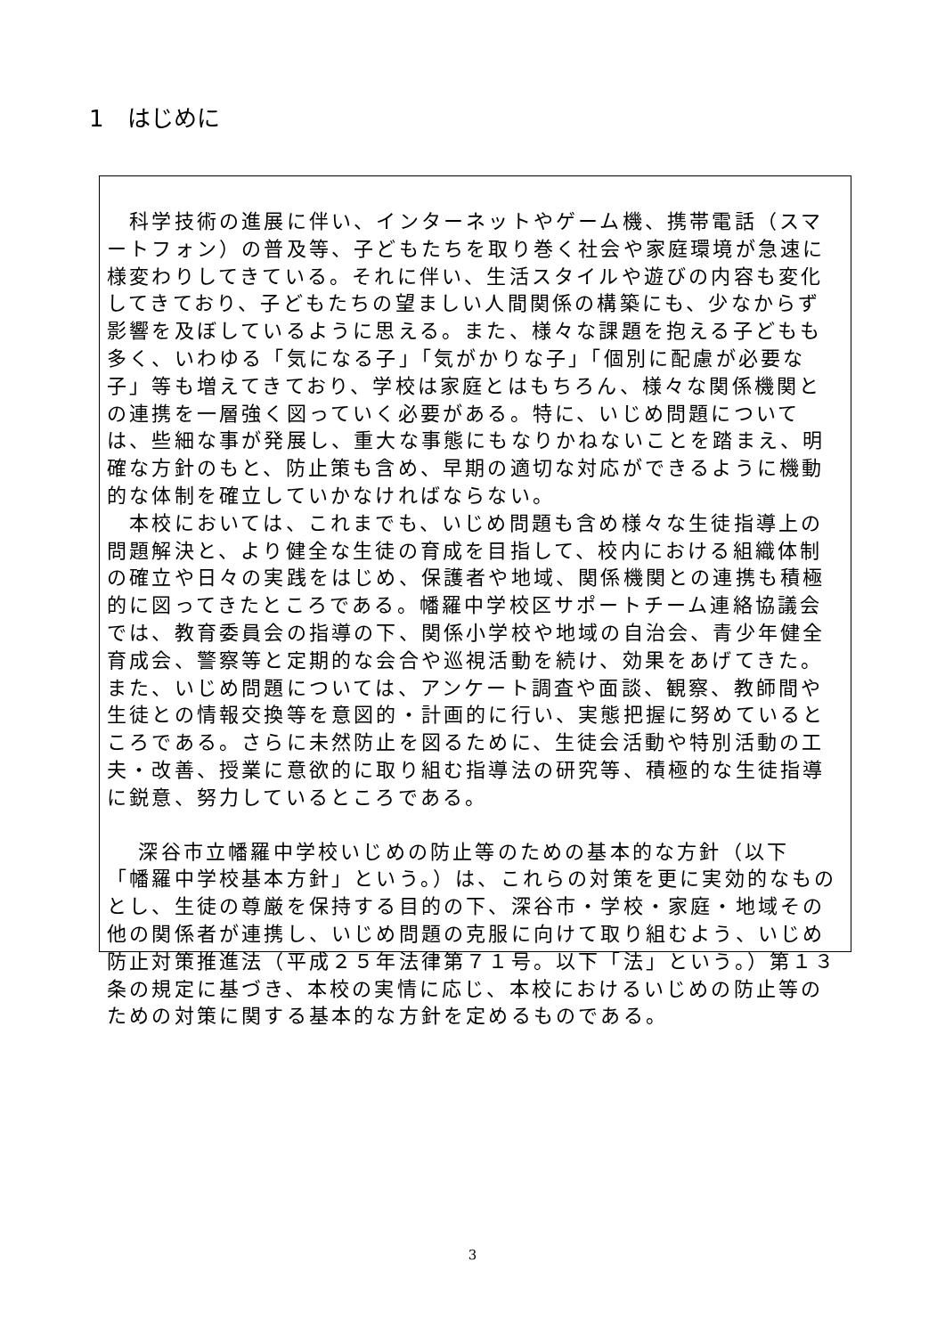1　はじめに
　科学技術の進展に伴い、インターネットやゲーム機、携帯電話（スマートフォン）の普及等、子どもたちを取り巻く社会や家庭環境が急速に様変わりしてきている。それに伴い、生活スタイルや遊びの内容も変化してきており、子どもたちの望ましい人間関係の構築にも、少なからず影響を及ぼしているように思える。また、様々な課題を抱える子どもも多く、いわゆる「気になる子」「気がかりな子」「個別に配慮が必要な子」等も増えてきており、学校は家庭とはもちろん、様々な関係機関との連携を一層強く図っていく必要がある。特に、いじめ問題については、些細な事が発展し、重大な事態にもなりかねないことを踏まえ、明確な方針のもと、防止策も含め、早期の適切な対応ができるように機動的な体制を確立していかなければならない。
　本校においては、これまでも、いじめ問題も含め様々な生徒指導上の問題解決と、より健全な生徒の育成を目指して、校内における組織体制の確立や日々の実践をはじめ、保護者や地域、関係機関との連携も積極的に図ってきたところである。幡羅中学校区サポートチーム連絡協議会では、教育委員会の指導の下、関係小学校や地域の自治会、青少年健全育成会、警察等と定期的な会合や巡視活動を続け、効果をあげてきた。また、いじめ問題については、アンケート調査や面談、観察、教師間や生徒との情報交換等を意図的・計画的に行い、実態把握に努めているところである。さらに未然防止を図るために、生徒会活動や特別活動の工夫・改善、授業に意欲的に取り組む指導法の研究等、積極的な生徒指導に鋭意、努力しているところである。
　 深谷市立幡羅中学校いじめの防止等のための基本的な方針（以下
「幡羅中学校基本方針」という。）は、これらの対策を更に実効的なものとし、生徒の尊厳を保持する目的の下、深谷市・学校・家庭・地域その他の関係者が連携し、いじめ問題の克服に向けて取り組むよう、いじめ防止対策推進法（平成２５年法律第７１号。以下「法」という。）第１３条の規定に基づき、本校の実情に応じ、本校におけるいじめの防止等のための対策に関する基本的な方針を定めるものである。
3